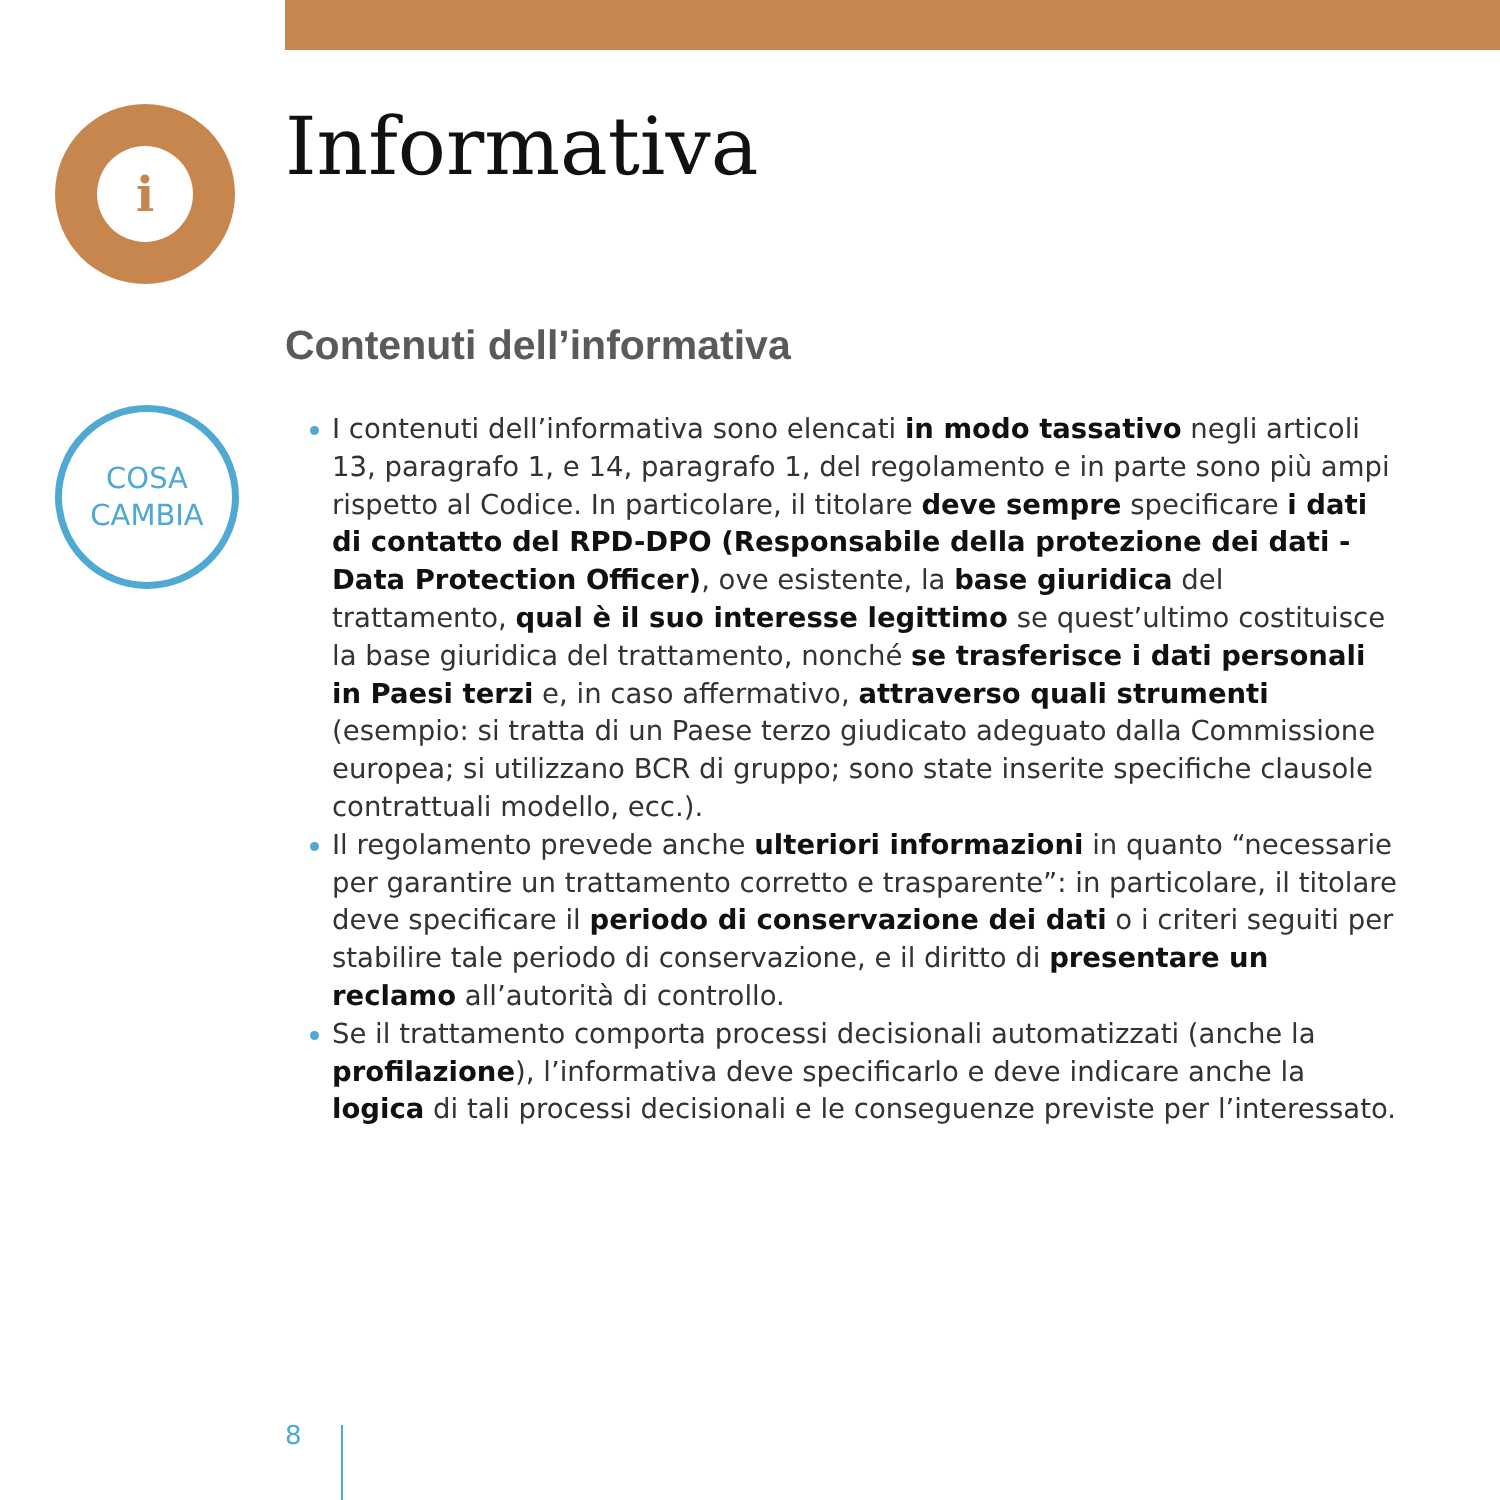i Informativa
Contenuti dell’informativa
COSA
CAMBIA
I contenuti dell’informativa sono elencati in modo tassativo negli articoli 13, paragrafo 1, e 14, paragrafo 1, del regolamento e in parte sono più ampi rispetto al Codice. In particolare, il titolare deve sempre specificare i dati di contatto del RPD-DPO (Responsabile della protezione dei dati - Data Protection Officer), ove esistente, la base giuridica del trattamento, qual è il suo interesse legittimo se quest’ultimo costituisce la base giuridica del trattamento, nonché se trasferisce i dati personali in Paesi terzi e, in caso affermativo, attraverso quali strumenti (esempio: si tratta di un Paese terzo giudicato adeguato dalla Commissione europea; si utilizzano BCR di gruppo; sono state inserite specifiche clausole contrattuali modello, ecc.).
Il regolamento prevede anche ulteriori informazioni in quanto “necessarie per garantire un trattamento corretto e trasparente”: in particolare, il titolare deve specificare il periodo di conservazione dei dati o i criteri seguiti per stabilire tale periodo di conservazione, e il diritto di presentare un reclamo all’autorità di controllo.
Se il trattamento comporta processi decisionali automatizzati (anche la profilazione), l’informativa deve specificarlo e deve indicare anche la logica di tali processi decisionali e le conseguenze previste per l’interessato.
8